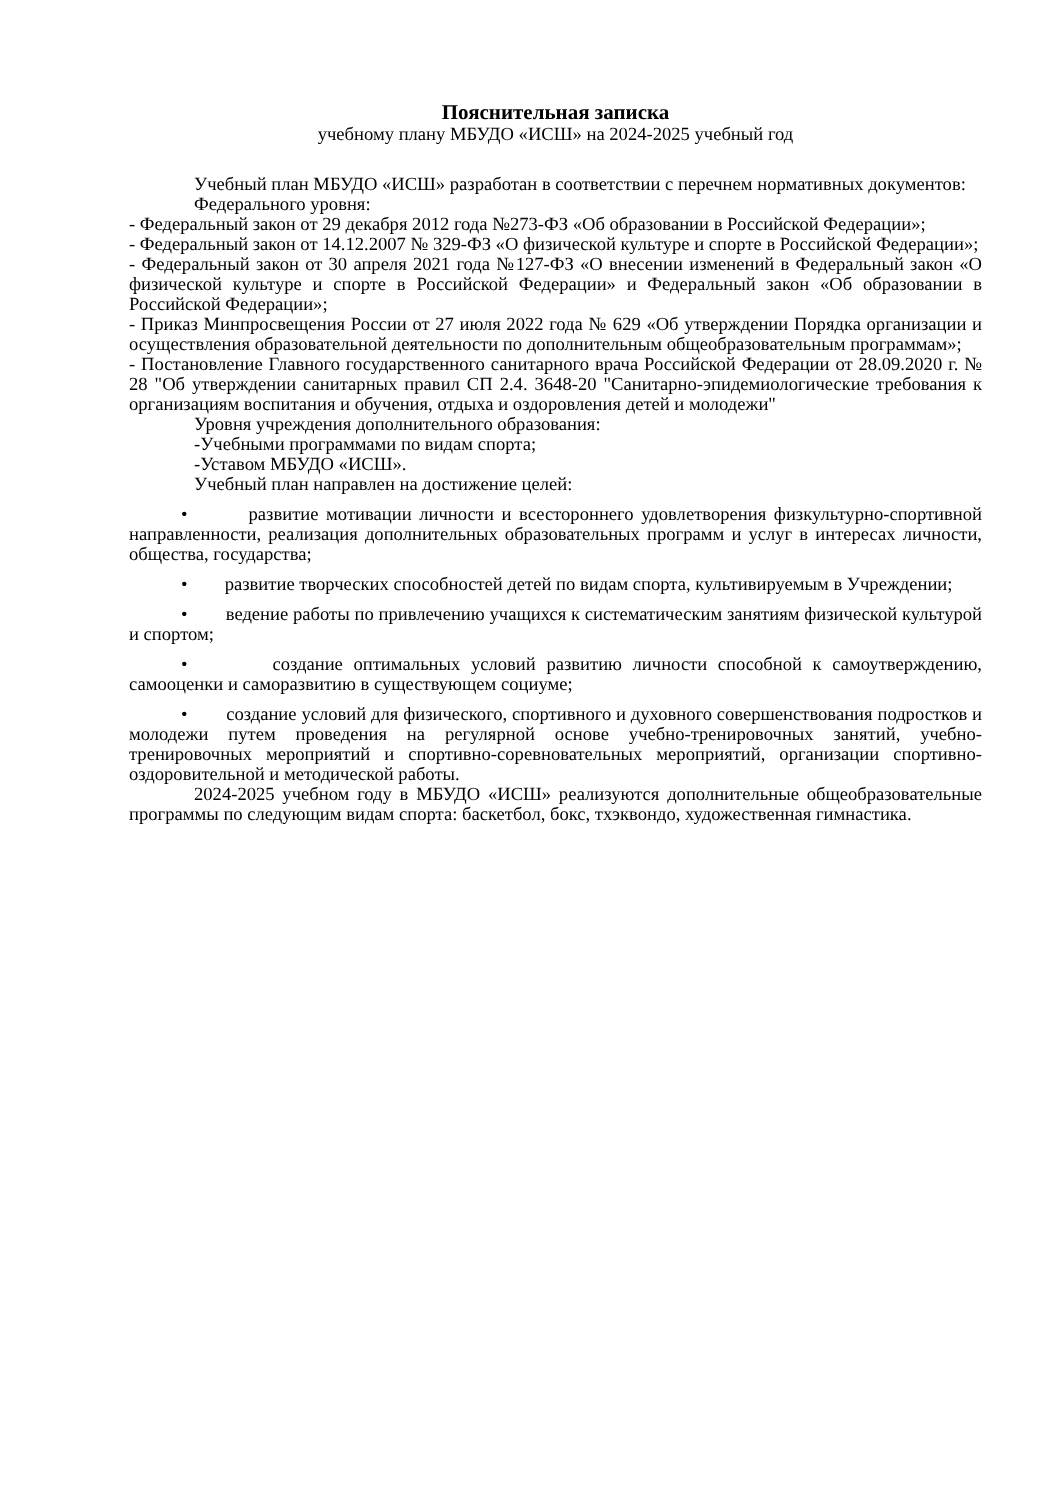Пояснительная записка
учебному плану МБУДО «ИСШ» на 2024-2025 учебный год
Учебный план МБУДО «ИСШ» разработан в соответствии с перечнем нормативных документов:
Федерального уровня:
- Федеральный закон от 29 декабря 2012 года №273-ФЗ «Об образовании в Российской Федерации»;
- Федеральный закон от 14.12.2007 № 329-ФЗ «О физической культуре и спорте в Российской Федерации»;
- Федеральный закон от 30 апреля 2021 года №127-ФЗ «О внесении изменений в Федеральный закон «О физической культуре и спорте в Российской Федерации» и Федеральный закон «Об образовании в Российской Федерации»;
- Приказ Минпросвещения России от 27 июля 2022 года № 629 «Об утверждении Порядка организации и осуществления образовательной деятельности по дополнительным общеобразовательным программам»;
- Постановление Главного государственного санитарного врача Российской Федерации от 28.09.2020 г. № 28 "Об утверждении санитарных правил СП 2.4. 3648-20 "Санитарно-эпидемиологические требования к организациям воспитания и обучения, отдыха и оздоровления детей и молодежи"
Уровня учреждения дополнительного образования:
-Учебными программами по видам спорта;
-Уставом МБУДО «ИСШ».
Учебный план направлен на достижение целей:
• развитие мотивации личности и всестороннего удовлетворения физкультурно-спортивной направленности, реализация дополнительных образовательных программ и услуг в интересах личности, общества, государства;
• развитие творческих способностей детей по видам спорта, культивируемым в Учреждении;
• ведение работы по привлечению учащихся к систематическим занятиям физической культурой и спортом;
• создание оптимальных условий развитию личности способной к самоутверждению, самооценки и саморазвитию в существующем социуме;
• создание условий для физического, спортивного и духовного совершенствования подростков и молодежи путем проведения на регулярной основе учебно-тренировочных занятий, учебно-тренировочных мероприятий и спортивно-соревновательных мероприятий, организации спортивно-оздоровительной и методической работы.
2024-2025 учебном году в МБУДО «ИСШ» реализуются дополнительные общеобразовательные программы по следующим видам спорта: баскетбол, бокс, тхэквондо, художественная гимнастика.